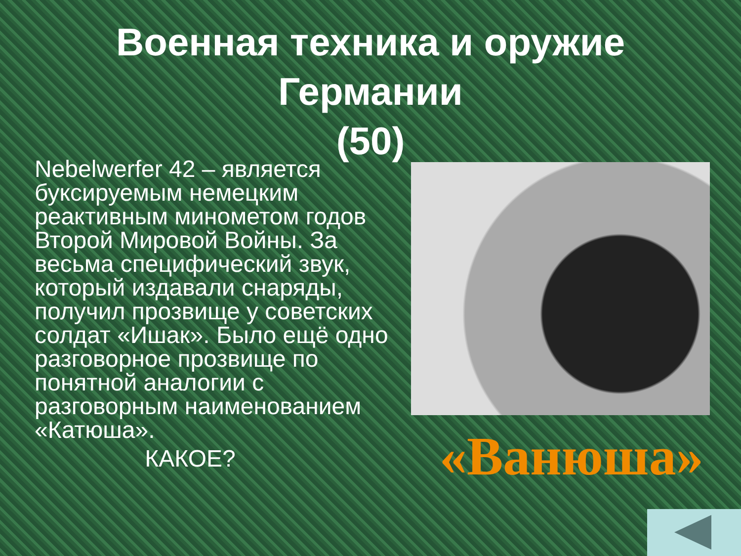Военная техника и оружие
Германии
(50)
Nebelwerfer 42 – является буксируемым немецким реактивным минометом годов Второй Мировой Войны. За весьма специфический звук, который издавали снаряды, получил прозвище у советских солдат «Ишак». Было ещё одно разговорное прозвище по понятной аналогии с разговорным наименованием «Катюша».
КАКОЕ?
«Ванюша»